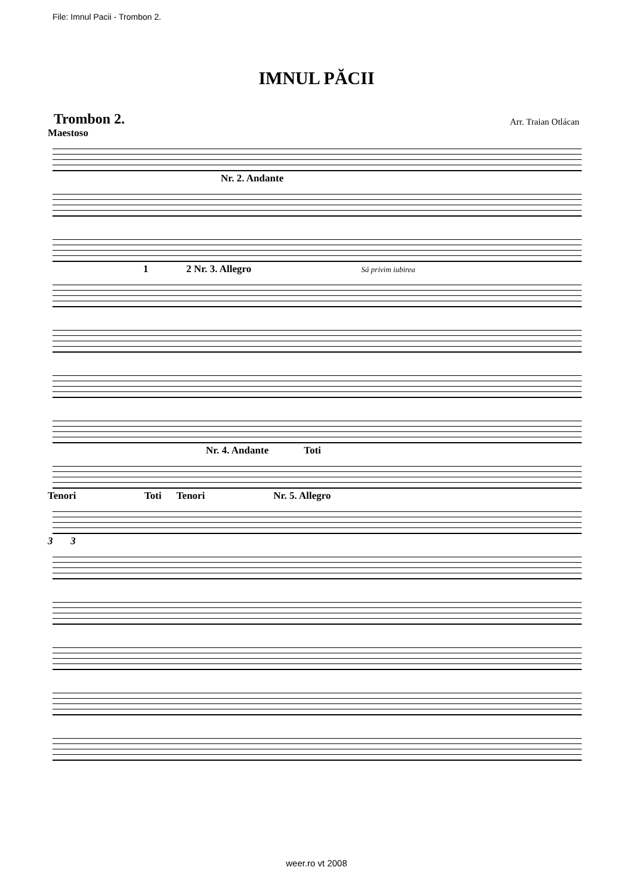File: Imnul Pacii - Trombon 2.
IMNUL PĂCII
Trombon 2. Arr. Traian Otlácan
Maestoso
Nr. 2. Andante
1 2 Nr. 3. Allegro Sá privim iubirea
Nr. 4. Andante Toti
Tenori Toti Tenori Nr. 5. Allegro
3 3
weer.ro vt 2008